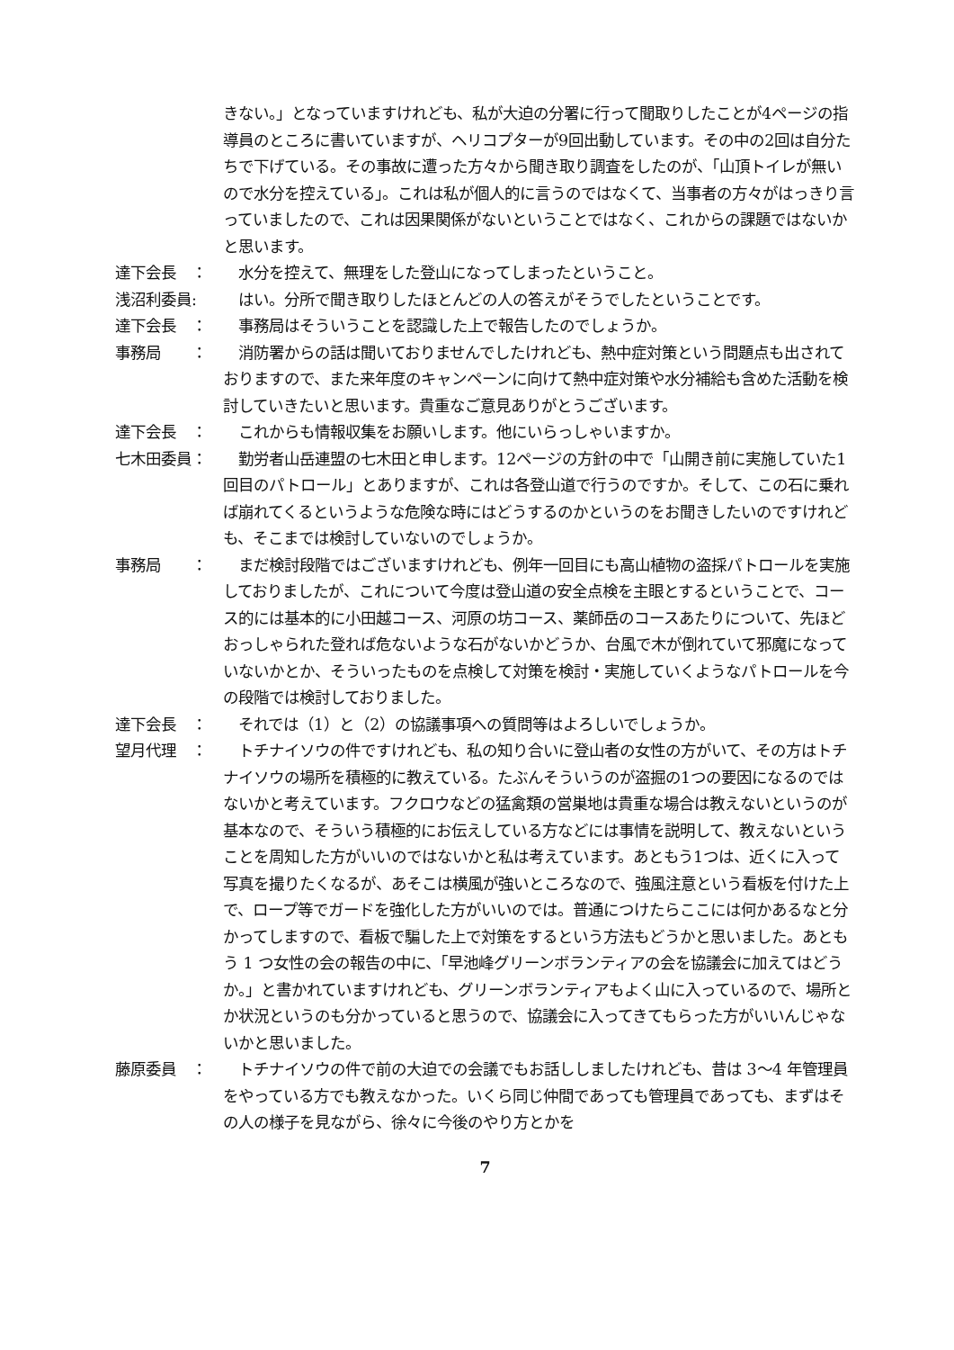きない。」となっていますけれども、私が大迫の分署に行って聞取りしたことが4ページの指導員のところに書いていますが、ヘリコプターが9回出動しています。その中の2回は自分たちで下げている。その事故に遭った方々から聞き取り調査をしたのが、「山頂トイレが無いので水分を控えている」。これは私が個人的に言うのではなくて、当事者の方々がはっきり言っていましたので、これは因果関係がないということではなく、これからの課題ではないかと思います。
達下会長　： 　水分を控えて、無理をした登山になってしまったということ。
浅沼利委員: 　はい。分所で聞き取りしたほとんどの人の答えがそうでしたということです。
達下会長　： 　事務局はそういうことを認識した上で報告したのでしょうか。
事務局　　： 　消防署からの話は聞いておりませんでしたけれども、熱中症対策という問題点も出されておりますので、また来年度のキャンペーンに向けて熱中症対策や水分補給も含めた活動を検討していきたいと思います。貴重なご意見ありがとうございます。
達下会長　： 　これからも情報収集をお願いします。他にいらっしゃいますか。
七木田委員： 　勤労者山岳連盟の七木田と申します。12ページの方針の中で「山開き前に実施していた1回目のパトロール」とありますが、これは各登山道で行うのですか。そして、この石に乗れば崩れてくるというような危険な時にはどうするのかというのをお聞きしたいのですけれども、そこまでは検討していないのでしょうか。
事務局　　： 　まだ検討段階ではございますけれども、例年一回目にも高山植物の盗採パトロールを実施しておりましたが、これについて今度は登山道の安全点検を主眼とするということで、コース的には基本的に小田越コース、河原の坊コース、薬師岳のコースあたりについて、先ほどおっしゃられた登れば危ないような石がないかどうか、台風で木が倒れていて邪魔になっていないかとか、そういったものを点検して対策を検討・実施していくようなパトロールを今の段階では検討しておりました。
達下会長　： 　それでは（1）と（2）の協議事項への質問等はよろしいでしょうか。
望月代理　： 　トチナイソウの件ですけれども、私の知り合いに登山者の女性の方がいて、その方はトチナイソウの場所を積極的に教えている。たぶんそういうのが盗掘の1つの要因になるのではないかと考えています。フクロウなどの猛禽類の営巣地は貴重な場合は教えないというのが基本なので、そういう積極的にお伝えしている方などには事情を説明して、教えないということを周知した方がいいのではないかと私は考えています。あともう1つは、近くに入って写真を撮りたくなるが、あそこは横風が強いところなので、強風注意という看板を付けた上で、ロープ等でガードを強化した方がいいのでは。普通につけたらここには何かあるなと分かってしますので、看板で騙した上で対策をするという方法もどうかと思いました。あともう 1 つ女性の会の報告の中に、「早池峰グリーンボランティアの会を協議会に加えてはどうか。」と書かれていますけれども、グリーンボランティアもよく山に入っているので、場所とか状況というのも分かっていると思うので、協議会に入ってきてもらった方がいいんじゃないかと思いました。
藤原委員　： 　トチナイソウの件で前の大迫での会議でもお話ししましたけれども、昔は 3～4 年管理員をやっている方でも教えなかった。いくら同じ仲間であっても管理員であっても、まずはその人の様子を見ながら、徐々に今後のやり方とかを
7